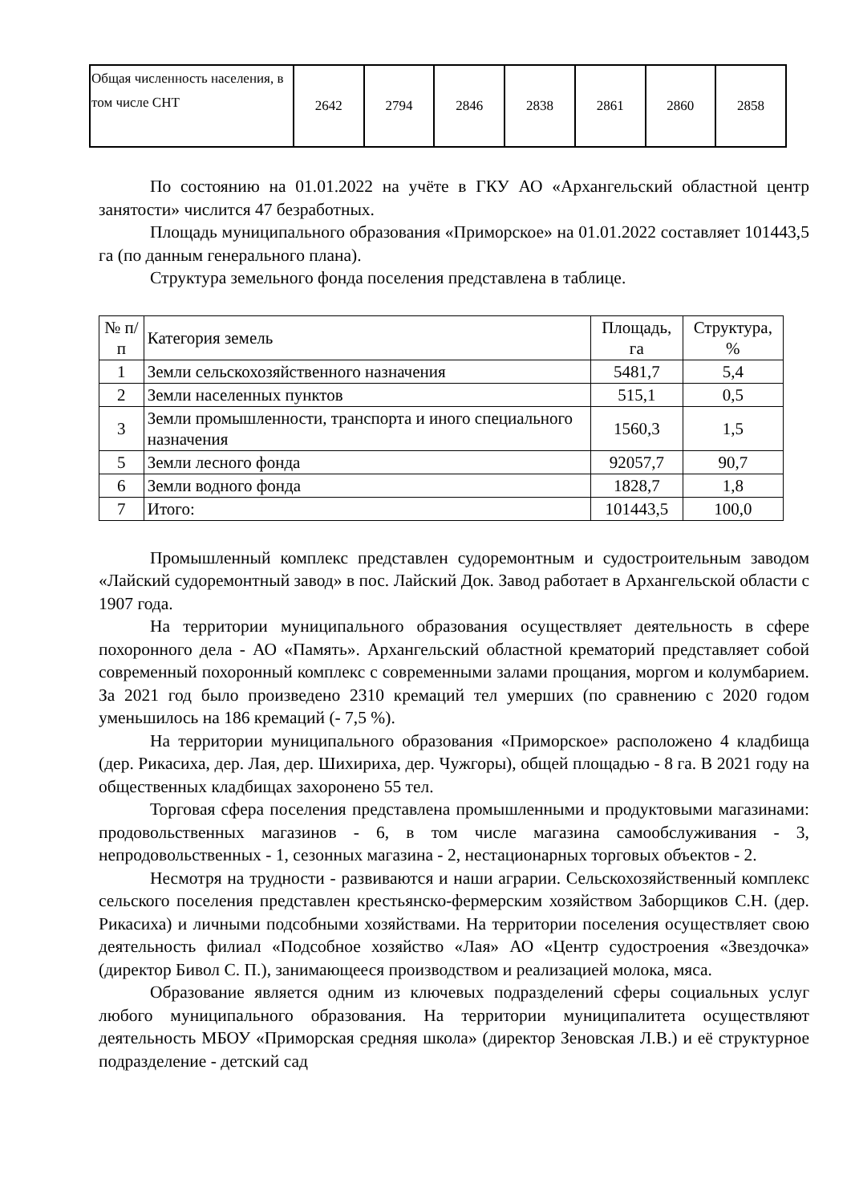| Общая численность населения, в том числе СНТ | 2642 | 2794 | 2846 | 2838 | 2861 | 2860 | 2858 |
По состоянию на 01.01.2022 на учёте в ГКУ АО «Архангельский областной центр занятости» числится 47 безработных.
Площадь муниципального образования «Приморское» на 01.01.2022 составляет 101443,5 га (по данным генерального плана).
Структура земельного фонда поселения представлена в таблице.
| № п/п | Категория земель | Площадь, га | Структура, % |
| --- | --- | --- | --- |
| 1 | Земли сельскохозяйственного назначения | 5481,7 | 5,4 |
| 2 | Земли населенных пунктов | 515,1 | 0,5 |
| 3 | Земли промышленности, транспорта и иного специального назначения | 1560,3 | 1,5 |
| 5 | Земли лесного фонда | 92057,7 | 90,7 |
| 6 | Земли водного фонда | 1828,7 | 1,8 |
| 7 | Итого: | 101443,5 | 100,0 |
Промышленный комплекс представлен судоремонтным и судостроительным заводом «Лайский судоремонтный завод» в пос. Лайский Док. Завод работает в Архангельской области с 1907 года.
На территории муниципального образования осуществляет деятельность в сфере похоронного дела - АО «Память». Архангельский областной крематорий представляет собой современный похоронный комплекс с современными залами прощания, моргом и колумбарием. За 2021 год было произведено 2310 кремаций тел умерших (по сравнению с 2020 годом уменьшилось на 186 кремаций (- 7,5 %).
На территории муниципального образования «Приморское» расположено 4 кладбища (дер. Рикасиха, дер. Лая, дер. Шихириха, дер. Чужгоры), общей площадью - 8 га. В 2021 году на общественных кладбищах захоронено 55 тел.
Торговая сфера поселения представлена промышленными и продуктовыми магазинами: продовольственных магазинов - 6, в том числе магазина самообслуживания - 3, непродовольственных - 1, сезонных магазина - 2, нестационарных торговых объектов - 2.
Несмотря на трудности - развиваются и наши аграрии. Сельскохозяйственный комплекс сельского поселения представлен крестьянско-фермерским хозяйством Заборщиков С.Н. (дер. Рикасиха) и личными подсобными хозяйствами. На территории поселения осуществляет свою деятельность филиал «Подсобное хозяйство «Лая» АО «Центр судостроения «Звездочка» (директор Бивол С. П.), занимающееся производством и реализацией молока, мяса.
Образование является одним из ключевых подразделений сферы социальных услуг любого муниципального образования. На территории муниципалитета осуществляют деятельность МБОУ «Приморская средняя школа» (директор Зеновская Л.В.) и её структурное подразделение - детский сад